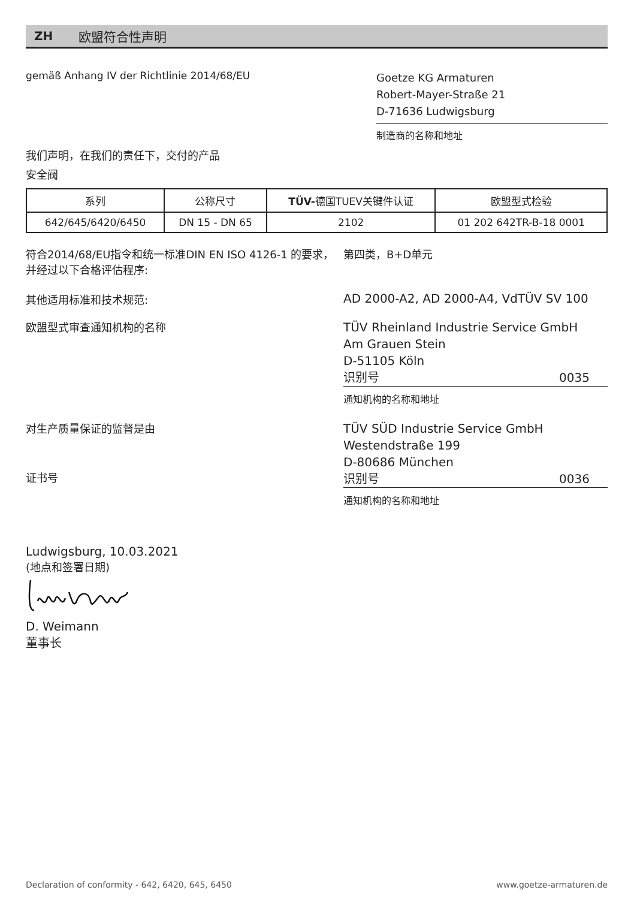ZH 欧盟符合性声明
gemäß Anhang IV der Richtlinie 2014/68/EU
Goetze KG Armaturen
Robert-Mayer-Straße 21
D-71636 Ludwigsburg
制造商的名称和地址
我们声明，在我们的责任下，交付的产品
安全阀
| 系列 | 公称尺寸 | TÜV- 德国TUEV关键件认证 | 欧盟型式检验 |
| 642/645/6420/6450 | DN 15 - DN 65 | 2102 | 01 202 642TR-B-18 0001 |
符合2014/68/EU指令和统一标准DIN EN ISO 4126-1 的要求，并经过以下合格评估程序:
第四类，B+D单元
其他适用标准和技术规范: AD 2000-A2, AD 2000-A4, VdTÜV SV 100
欧盟型式审查通知机构的名称
TÜV Rheinland Industrie Service GmbH
Am Grauen Stein
D-51105 Köln
识别号 0035
通知机构的名称和地址
对生产质量保证的监督是由
证书号
TÜV SÜD Industrie Service GmbH
Westendstraße 199
D-80686 München
识别号 0036
通知机构的名称和地址
Ludwigsburg, 10.03.2021
(地点和签署日期)
D. Weimann
董事长
Declaration of conformity - 642, 6420, 645, 6450 www.goetze-armaturen.de